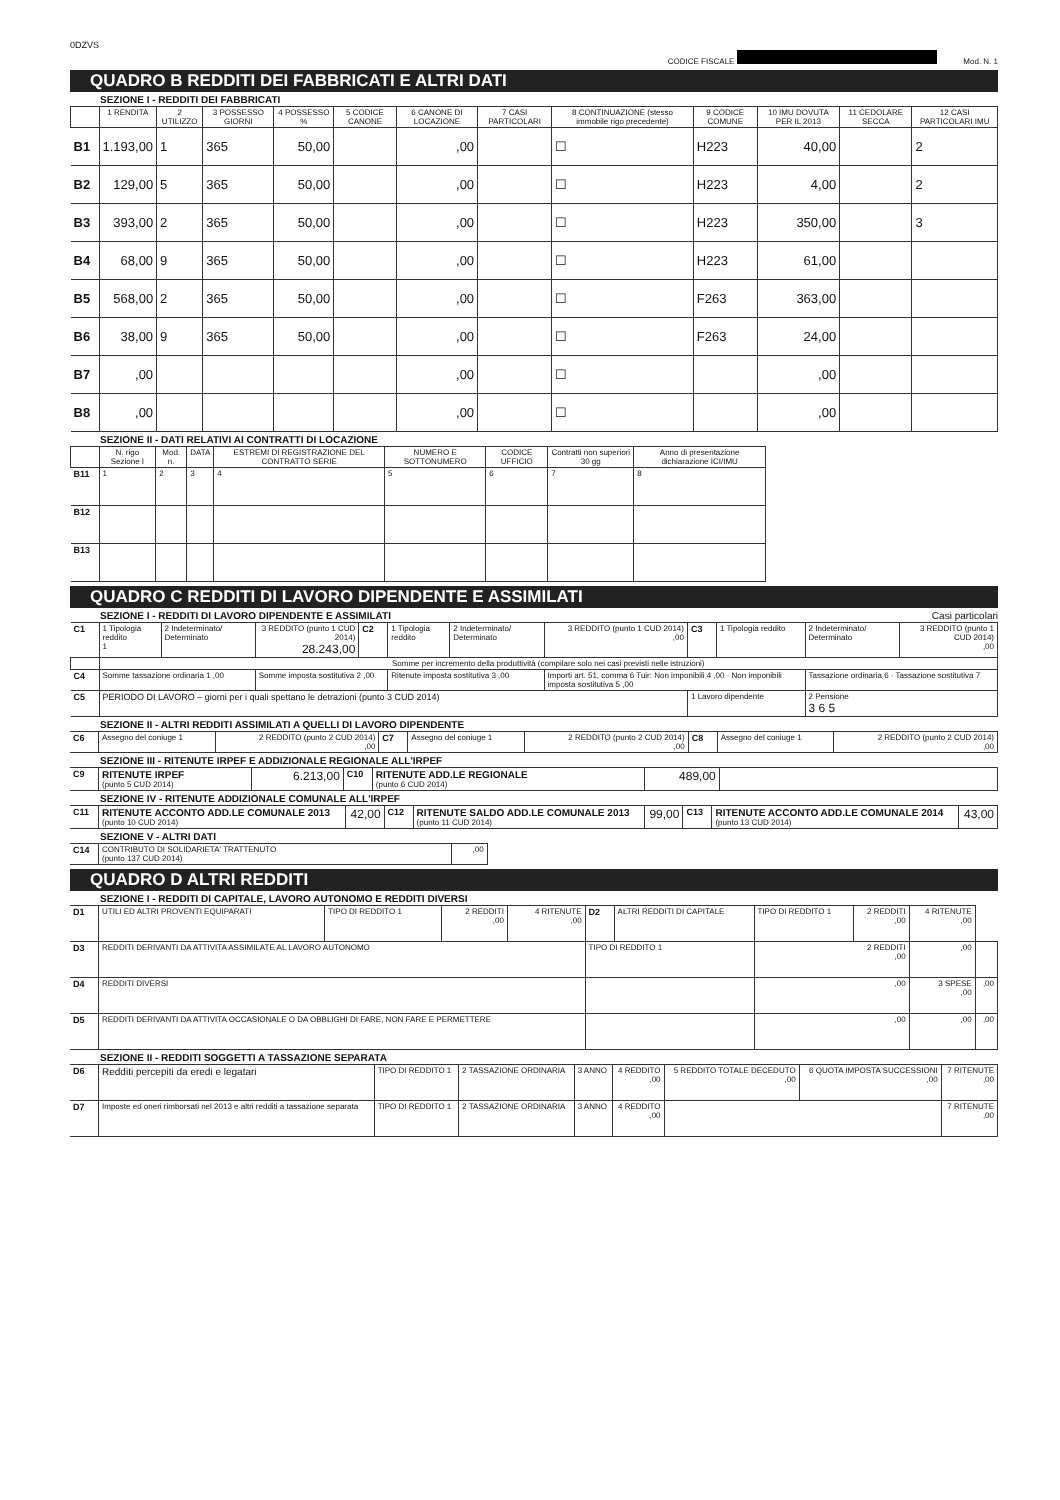0DZVS
CODICE FISCALE Mod. N. 1
QUADRO B REDDITI DEI FABBRICATI E ALTRI DATI
SEZIONE I - REDDITI DEI FABBRICATI
| | 1 RENDITA | 2 UTILIZZO | 3 POSSESSO GIORNI | 4 POSSESSO % | 5 CODICE CANONE | 6 CANONE DI LOCAZIONE | 7 CASI PARTICOLARI | 8 CONTINUAZIONE (stesso immobile rigo precedente) | 9 CODICE COMUNE | 10 IMU DOVUTA PER IL 2013 | 11 CEDOLARE SECCA | 12 CASI PARTICOLARI IMU |
| --- | --- | --- | --- | --- | --- | --- | --- | --- | --- | --- | --- | --- |
| B1 | 1.193,00 | 1 | 365 | 50,00 | | ,00 | | ☐ | H223 | 40,00 | | 2 |
| B2 | 129,00 | 5 | 365 | 50,00 | | ,00 | | ☐ | H223 | 4,00 | | 2 |
| B3 | 393,00 | 2 | 365 | 50,00 | | ,00 | | ☐ | H223 | 350,00 | | 3 |
| B4 | 68,00 | 9 | 365 | 50,00 | | ,00 | | ☐ | H223 | 61,00 | | |
| B5 | 568,00 | 2 | 365 | 50,00 | | ,00 | | ☐ | F263 | 363,00 | | |
| B6 | 38,00 | 9 | 365 | 50,00 | | ,00 | | ☐ | F263 | 24,00 | | |
| B7 | ,00 | | | | | ,00 | | ☐ | | ,00 | | |
| B8 | ,00 | | | | | ,00 | | ☐ | | ,00 | | |
SEZIONE II - DATI RELATIVI AI CONTRATTI DI LOCAZIONE
| | N. rigo Sezione I | Mod. n. | DATA | ESTREMI DI REGISTRAZIONE DEL CONTRATTO SERIE | NUMERO E SOTTONUMERO | CODICE UFFICIO | Contratti non superiori 30 gg | Anno di presentazione dichiarazione ICI/IMU |
| --- | --- | --- | --- | --- | --- | --- | --- | --- |
| B11 | 1 | 2 | 3 | 4 | 5 | 6 | 7 | 8 |
| B12 | | | | | | | | |
| B13 | | | | | | | | |
QUADRO C REDDITI DI LAVORO DIPENDENTE E ASSIMILATI
SEZIONE I - REDDITI DI LAVORO DIPENDENTE E ASSIMILATI Casi particolari
| C1 | 1 Tipologia reddito 1 | 2 Indeterminato/ Determinato | 3 REDDITO (punto 1 CUD 2014) 28.243,00 | C2 | 1 Tipologia reddito | 2 Indeterminato/ Determinato | 3 REDDITO (punto 1 CUD 2014) ,00 | C3 | 1 Tipologia reddito | 2 Indeterminato/ Determinato | 3 REDDITO (punto 1 CUD 2014) ,00 |
| | Somme per incremento della produttività (compilare solo nei casi previsti nelle istruzioni) | | | | | | | | | | |
| C4 | Somme tassazione ordinaria 1 ,00 | | Somme imposta sostitutiva 2 ,00 | | Ritenute imposta sostitutiva 3 ,00 | | Importi art. 51, comma 6 Tuir: Non imponibili 4 ,00 · Non imponibili imposta sostitutiva 5 ,00 | | | Tassazione ordinaria 6 · Tassazione sostitutiva 7 | |
| C5 | PERIODO DI LAVORO – giorni per i quali spettano le detrazioni (punto 3 CUD 2014) | | | | | | | 1 Lavoro dipendente | | 2 Pensione 3 6 5 | |
SEZIONE II - ALTRI REDDITI ASSIMILATI A QUELLI DI LAVORO DIPENDENTE
| C6 | Assegno del coniuge 1 | 2 REDDITO (punto 2 CUD 2014) ,00 | C7 | Assegno del coniuge 1 | 2 REDDITO (punto 2 CUD 2014) ,00 | C8 | Assegno del coniuge 1 | 2 REDDITO (punto 2 CUD 2014) ,00 |
SEZIONE III - RITENUTE IRPEF E ADDIZIONALE REGIONALE ALL'IRPEF
| C9 | RITENUTE IRPEF (punto 5 CUD 2014) | 6.213,00 | C10 | RITENUTE ADD.LE REGIONALE (punto 6 CUD 2014) | 489,00 | |
SEZIONE IV - RITENUTE ADDIZIONALE COMUNALE ALL'IRPEF
| C11 | RITENUTE ACCONTO ADD.LE COMUNALE 2013 (punto 10 CUD 2014) | 42,00 | C12 | RITENUTE SALDO ADD.LE COMUNALE 2013 (punto 11 CUD 2014) | 99,00 | C13 | RITENUTE ACCONTO ADD.LE COMUNALE 2014 (punto 13 CUD 2014) | 43,00 |
SEZIONE V - ALTRI DATI
| C14 | CONTRIBUTO DI SOLIDARIETA' TRATTENUTO (punto 137 CUD 2014) | ,00 |
QUADRO D ALTRI REDDITI
SEZIONE I - REDDITI DI CAPITALE, LAVORO AUTONOMO E REDDITI DIVERSI
| D1 | UTILI ED ALTRI PROVENTI EQUIPARATI | TIPO DI REDDITO 1 | 2 REDDITI ,00 | 4 RITENUTE ,00 | D2 | ALTRI REDDITI DI CAPITALE | TIPO DI REDDITO 1 | 2 REDDITI ,00 | 4 RITENUTE ,00 | |
| D3 | REDDITI DERIVANTI DA ATTIVITA ASSIMILATE AL LAVORO AUTONOMO | | | | TIPO DI REDDITO 1 | | 2 REDDITI ,00 | | ,00 | |
| D4 | REDDITI DIVERSI | | | | | | ,00 | | 3 SPESE ,00 | ,00 |
| D5 | REDDITI DERIVANTI DA ATTIVITA OCCASIONALE O DA OBBLIGHI DI FARE, NON FARE E PERMETTERE | | | | | | ,00 | | ,00 | ,00 |
SEZIONE II - REDDITI SOGGETTI A TASSAZIONE SEPARATA
| D6 | Redditi percepiti da eredi e legatari | TIPO DI REDDITO 1 | 2 TASSAZIONE ORDINARIA | 3 ANNO | 4 REDDITO ,00 | 5 REDDITO TOTALE DECEDUTO ,00 | 6 QUOTA IMPOSTA SUCCESSIONI ,00 | 7 RITENUTE ,00 |
| D7 | Imposte ed oneri rimborsati nel 2013 e altri redditi a tassazione separata | TIPO DI REDDITO 1 | 2 TASSAZIONE ORDINARIA | 3 ANNO | 4 REDDITO ,00 | | | 7 RITENUTE ,00 |